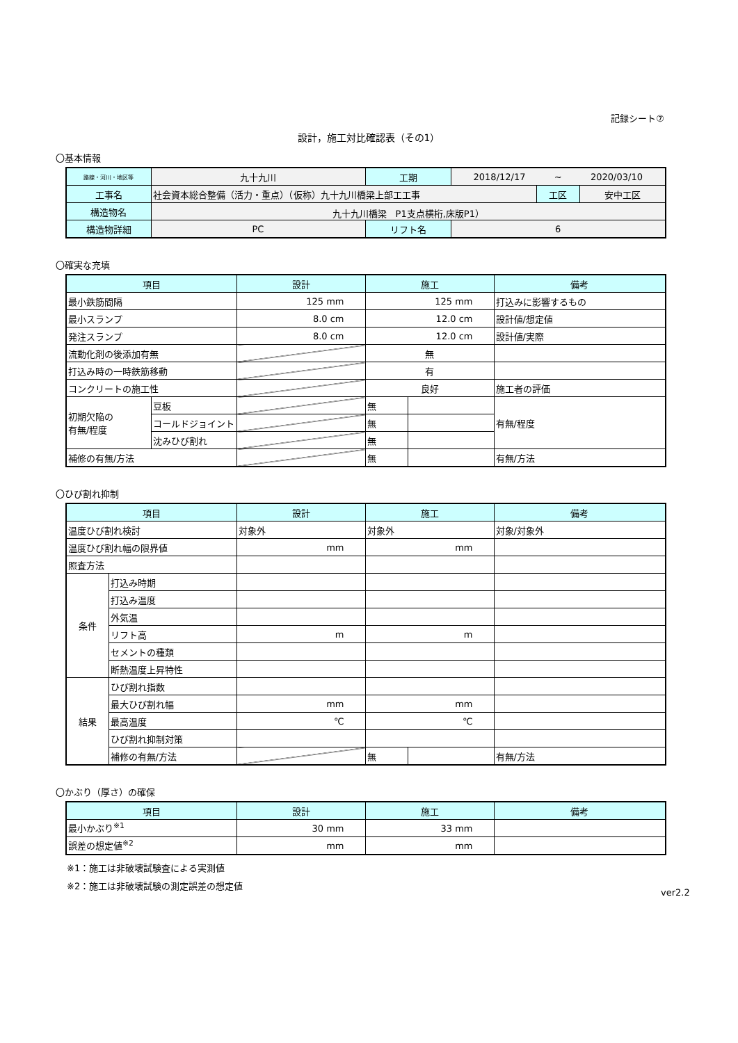記録シート⑦
設計，施工対比確認表（その1）
〇基本情報
| 路線・河川・地区等 | 九十九川 | 工期 | 2018/12/17 ~ 2020/03/10 | | |
| 工事名 | 社会資本総合整備（活力・重点）（仮称）九十九川橋梁上部工工事 | | | 工区 | 安中工区 |
| 構造物名 | 九十九川橋梁 P1支点横桁,床版P1） | | | | |
| 構造物詳細 | PC | リフト名 | 6 | | |
〇確実な充填
| 項目 | | 設計 | 施工 | | 備考 |
| --- | --- | --- | --- | --- | --- |
| 最小鉄筋間隔 | | 125 mm | 125 mm | | 打込みに影響するもの |
| 最小スランプ | | 8.0 cm | 12.0 cm | | 設計値/想定値 |
| 発注スランプ | | 8.0 cm | 12.0 cm | | 設計値/実際 |
| 流動化剤の後添加有無 | | | 無 | | |
| 打込み時の一時鉄筋移動 | | | 有 | | |
| コンクリートの施工性 | | | 良好 | | 施工者の評価 |
| 初期欠陥の 有無/程度 | 豆板 | | 無 | | 有無/程度 |
| | コールドジョイント | | 無 | | |
| | 沈みひび割れ | | 無 | | |
| 補修の有無/方法 | | | 無 | | 有無/方法 |
〇ひび割れ抑制
| 項目 | | 設計 | 施工 | | 備考 |
| --- | --- | --- | --- | --- | --- |
| 温度ひび割れ検討 | | 対象外 | 対象外 | | 対象/対象外 |
| 温度ひび割れ幅の限界値 | | mm | mm | | |
| 照査方法 | | | | | |
| 条件 | 打込み時期 | | | | |
| | 打込み温度 | | | | |
| | 外気温 | | | | |
| | リフト高 | m | m | | |
| | セメントの種類 | | | | |
| | 断熱温度上昇特性 | | | | |
| 結果 | ひび割れ指数 | | | | |
| | 最大ひび割れ幅 | mm | mm | | |
| | 最高温度 | ℃ | ℃ | | |
| | ひび割れ抑制対策 | | | | |
| | 補修の有無/方法 | | 無 | | 有無/方法 |
〇かぶり（厚さ）の確保
| 項目 | 設計 | 施工 | 備考 |
| --- | --- | --- | --- |
| 最小かぶり<sup>※1</sup> | 30 mm | 33 mm | |
| 誤差の想定値<sup>※2</sup> | mm | mm | |
※1：施工は非破壊試験査による実測値
※2：施工は非破壊試験の測定誤差の想定値
ver2.2